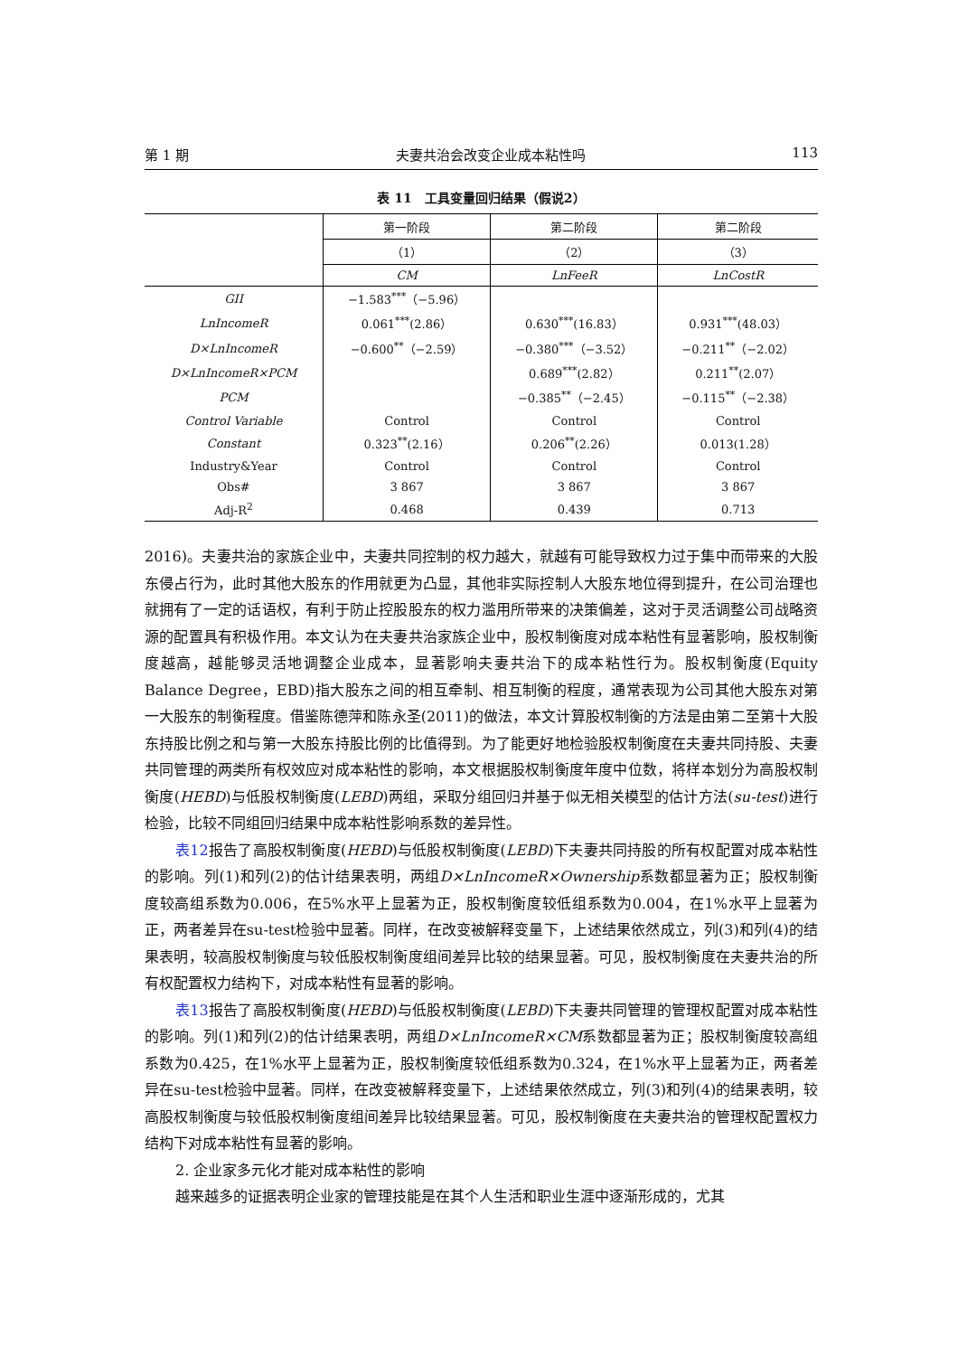第 1 期 夫妻共治会改变企业成本粘性吗 113
表 11　工具变量回归结果（假说2）
| | 第一阶段 | 第二阶段 | 第二阶段 |
| --- | --- | --- | --- |
| | （1） | （2） | （3） |
| | CM | LnFeeR | LnCostR |
| GII | −1.583<sup>***</sup>（−5.96） | | |
| LnIncomeR | 0.061<sup>***</sup>(2.86） | 0.630<sup>***</sup>(16.83） | 0.931<sup>***</sup>(48.03） |
| D×LnIncomeR | −0.600<sup>**</sup>（−2.59） | −0.380<sup>***</sup>（−3.52） | −0.211<sup>**</sup>（−2.02） |
| D×LnIncomeR×PCM | | 0.689<sup>***</sup>(2.82） | 0.211<sup>**</sup>(2.07） |
| PCM | | −0.385<sup>**</sup>（−2.45） | −0.115<sup>**</sup>（−2.38） |
| Control Variable | Control | Control | Control |
| Constant | 0.323<sup>**</sup>(2.16） | 0.206<sup>**</sup>(2.26） | 0.013(1.28） |
| Industry&Year | Control | Control | Control |
| Obs# | 3 867 | 3 867 | 3 867 |
| Adj-R<sup>2</sup> | 0.468 | 0.439 | 0.713 |
2016)。夫妻共治的家族企业中，夫妻共同控制的权力越大，就越有可能导致权力过于集中而带来的大股东侵占行为，此时其他大股东的作用就更为凸显，其他非实际控制人大股东地位得到提升，在公司治理也就拥有了一定的话语权，有利于防止控股股东的权力滥用所带来的决策偏差，这对于灵活调整公司战略资源的配置具有积极作用。本文认为在夫妻共治家族企业中，股权制衡度对成本粘性有显著影响，股权制衡度越高，越能够灵活地调整企业成本，显著影响夫妻共治下的成本粘性行为。股权制衡度(Equity Balance Degree，EBD)指大股东之间的相互牵制、相互制衡的程度，通常表现为公司其他大股东对第一大股东的制衡程度。借鉴陈德萍和陈永圣(2011)的做法，本文计算股权制衡的方法是由第二至第十大股东持股比例之和与第一大股东持股比例的比值得到。为了能更好地检验股权制衡度在夫妻共同持股、夫妻共同管理的两类所有权效应对成本粘性的影响，本文根据股权制衡度年度中位数，将样本划分为高股权制衡度(HEBD)与低股权制衡度(LEBD)两组，采取分组回归并基于似无相关模型的估计方法(su-test)进行检验，比较不同组回归结果中成本粘性影响系数的差异性。
表12报告了高股权制衡度(HEBD)与低股权制衡度(LEBD)下夫妻共同持股的所有权配置对成本粘性的影响。列(1)和列(2)的估计结果表明，两组D×LnIncomeR×Ownership系数都显著为正；股权制衡度较高组系数为0.006，在5%水平上显著为正，股权制衡度较低组系数为0.004，在1%水平上显著为正，两者差异在su-test检验中显著。同样，在改变被解释变量下，上述结果依然成立，列(3)和列(4)的结果表明，较高股权制衡度与较低股权制衡度组间差异比较的结果显著。可见，股权制衡度在夫妻共治的所有权配置权力结构下，对成本粘性有显著的影响。
表13报告了高股权制衡度(HEBD)与低股权制衡度(LEBD)下夫妻共同管理的管理权配置对成本粘性的影响。列(1)和列(2)的估计结果表明，两组D×LnIncomeR×CM系数都显著为正；股权制衡度较高组系数为0.425，在1%水平上显著为正，股权制衡度较低组系数为0.324，在1%水平上显著为正，两者差异在su-test检验中显著。同样，在改变被解释变量下，上述结果依然成立，列(3)和列(4)的结果表明，较高股权制衡度与较低股权制衡度组间差异比较结果显著。可见，股权制衡度在夫妻共治的管理权配置权力结构下对成本粘性有显著的影响。
2. 企业家多元化才能对成本粘性的影响
越来越多的证据表明企业家的管理技能是在其个人生活和职业生涯中逐渐形成的，尤其